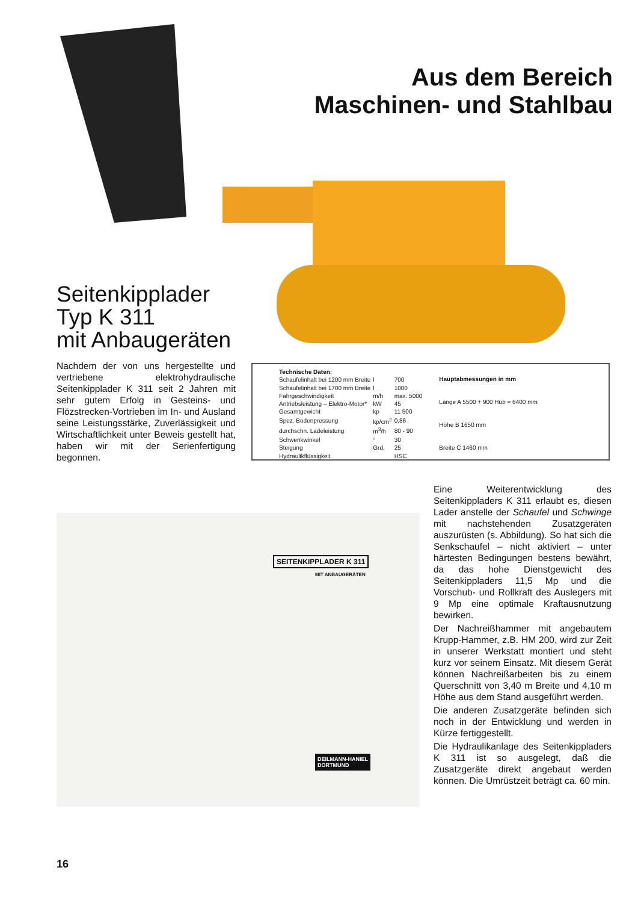Aus dem Bereich
Maschinen- und Stahlbau
Seitenkipplader
Typ K 311
mit Anbaugeräten
Nachdem der von uns hergestellte und vertriebene elektrohydraulische Seitenkipplader K 311 seit 2 Jahren mit sehr gutem Erfolg in Gesteins- und Flözstrecken-Vortrieben im In- und Ausland seine Leistungsstärke, Zuverlässigkeit und Wirtschaftlichkeit unter Beweis gestellt hat, haben wir mit der Serienfertigung begonnen.
| Technische Daten: | | |
| --- | --- | --- |
| Schaufelinhalt bei 1200 mm Breite | l | 700 |
| Schaufelinhalt bei 1700 mm Breite | l | 1000 |
| Fahrgeschwindigkeit | m/h | max. 5000 |
| Antriebsleistung – Elektro-Motor* | kW | 45 |
| Gesamtgewicht | kp | 11 500 |
| Spez. Bodenpressung | kp/cm<sup>2</sup> | 0,86 |
| durchschn. Ladeleistung | m<sup>3</sup>/h | 80 - 90 |
| Schwenkwinkel | ° | 30 |
| Steigung | Grd. | 25 |
| Hydraulikflüssigkeit | | HSC |
| Hauptabmessungen in mm |
| --- |
| Länge A 5500 + 900 Hub = 6400 mm |
| Höhe B 1650 mm |
| Breite C 1460 mm |
SEITENKIPPLADER K 311
MIT ANBAUGERÄTEN
DEILMANN-HANIEL
DORTMUND
Eine Weiterentwicklung des Seitenkippladers K 311 erlaubt es, diesen Lader anstelle der Schaufel und Schwinge mit nachstehenden Zusatzgeräten auszurüsten (s. Abbildung). So hat sich die Senkschaufel – nicht aktiviert – unter härtesten Bedingungen bestens bewährt, da das hohe Dienstgewicht des Seitenkippladers 11,5 Mp und die Vorschub- und Rollkraft des Auslegers mit 9 Mp eine optimale Kraftausnutzung bewirken.
Der Nachreißhammer mit angebautem Krupp-Hammer, z.B. HM 200, wird zur Zeit in unserer Werkstatt montiert und steht kurz vor seinem Einsatz. Mit diesem Gerät können Nachreißarbeiten bis zu einem Querschnitt von 3,40 m Breite und 4,10 m Höhe aus dem Stand ausgeführt werden.
Die anderen Zusatzgeräte befinden sich noch in der Entwicklung und werden in Kürze fertiggestellt.
Die Hydraulikanlage des Seitenkippladers K 311 ist so ausgelegt, daß die Zusatzgeräte direkt angebaut werden können. Die Umrüstzeit beträgt ca. 60 min.
16